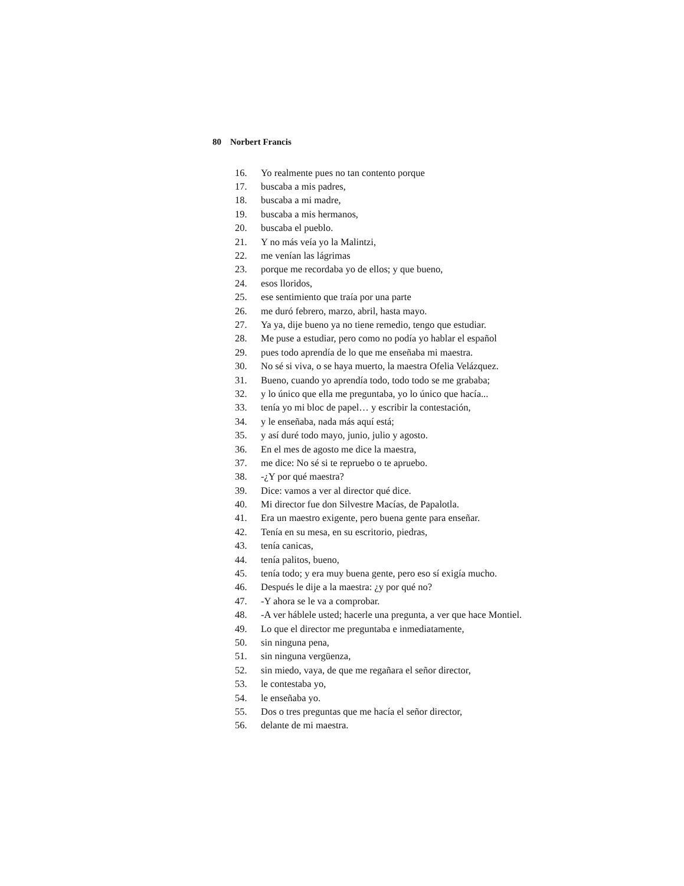80 Norbert Francis
16. Yo realmente pues no tan contento porque
17. buscaba a mis padres,
18. buscaba a mi madre,
19. buscaba a mis hermanos,
20. buscaba el pueblo.
21. Y no más veía yo la Malintzi,
22. me venían las lágrimas
23. porque me recordaba yo de ellos; y que bueno,
24. esos lloridos,
25. ese sentimiento que traía por una parte
26. me duró febrero, marzo, abril, hasta mayo.
27. Ya ya, dije bueno ya no tiene remedio, tengo que estudiar.
28. Me puse a estudiar, pero como no podía yo hablar el español
29. pues todo aprendía de lo que me enseñaba mi maestra.
30. No sé si viva, o se haya muerto, la maestra Ofelia Velázquez.
31. Bueno, cuando yo aprendía todo, todo todo se me grababa;
32. y lo único que ella me preguntaba, yo lo único que hacía...
33. tenía yo mi bloc de papel… y escribir la contestación,
34. y le enseñaba, nada más aquí está;
35. y así duré todo mayo, junio, julio y agosto.
36. En el mes de agosto me dice la maestra,
37. me dice: No sé si te repruebo o te apruebo.
38. -¿Y por qué maestra?
39. Dice: vamos a ver al director qué dice.
40. Mi director fue don Silvestre Macías, de Papalotla.
41. Era un maestro exigente, pero buena gente para enseñar.
42. Tenía en su mesa, en su escritorio, piedras,
43. tenía canicas,
44. tenía palitos, bueno,
45. tenía todo; y era muy buena gente, pero eso sí exigía mucho.
46. Después le dije a la maestra: ¿y por qué no?
47. -Y ahora se le va a comprobar.
48. -A ver háblele usted; hacerle una pregunta, a ver que hace Montiel.
49. Lo que el director me preguntaba e inmediatamente,
50. sin ninguna pena,
51. sin ninguna vergüenza,
52. sin miedo, vaya, de que me regañara el señor director,
53. le contestaba yo,
54. le enseñaba yo.
55. Dos o tres preguntas que me hacía el señor director,
56. delante de mi maestra.